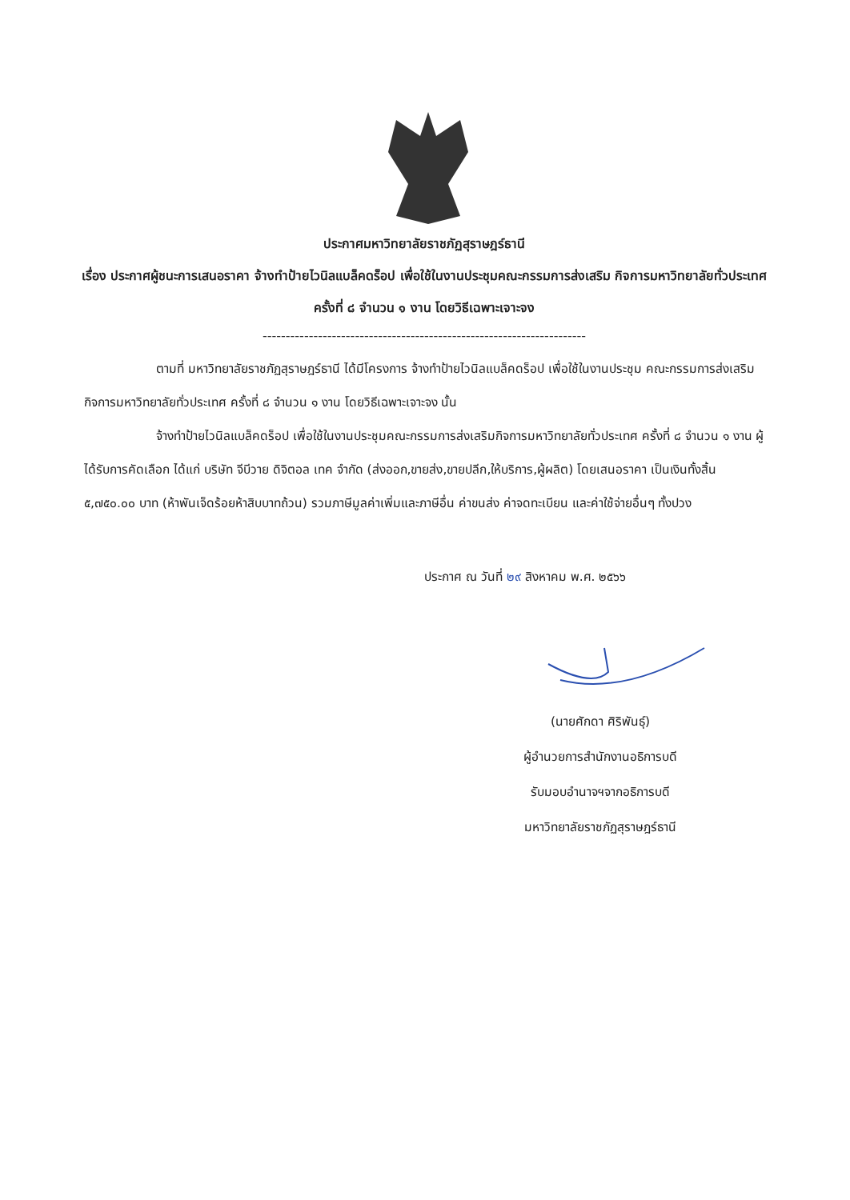ประกาศมหาวิทยาลัยราชภัฏสุราษฎร์ธานี
เรื่อง ประกาศผู้ชนะการเสนอราคา จ้างทำป้ายไวนิลแบล็คดร็อป เพื่อใช้ในงานประชุมคณะกรรมการส่งเสริม กิจการมหาวิทยาลัยทั่วประเทศ ครั้งที่ ๘ จำนวน ๑ งาน โดยวิธีเฉพาะเจาะจง
----------------------------------------------------------------------
ตามที่ มหาวิทยาลัยราชภัฏสุราษฎร์ธานี ได้มีโครงการ จ้างทำป้ายไวนิลแบล็คดร็อป เพื่อใช้ในงานประชุม คณะกรรมการส่งเสริมกิจการมหาวิทยาลัยทั่วประเทศ ครั้งที่ ๘ จำนวน ๑ งาน โดยวิธีเฉพาะเจาะจง นั้น
จ้างทำป้ายไวนิลแบล็คดร็อป เพื่อใช้ในงานประชุมคณะกรรมการส่งเสริมกิจการมหาวิทยาลัยทั่วประเทศ ครั้งที่ ๘ จำนวน ๑ งาน ผู้ได้รับการคัดเลือก ได้แก่ บริษัท จีบีวาย ดิจิตอล เทค จำกัด (ส่งออก,ขายส่ง,ขายปลีก,ให้บริการ,ผู้ผลิต) โดยเสนอราคา เป็นเงินทั้งสิ้น ๕,๗๕๐.๐๐ บาท (ห้าพันเจ็ดร้อยห้าสิบบาทถ้วน) รวมภาษีมูลค่าเพิ่มและภาษีอื่น ค่าขนส่ง ค่าจดทะเบียน และค่าใช้จ่ายอื่นๆ ทั้งปวง
ประกาศ ณ วันที่ ๒๙ สิงหาคม พ.ศ. ๒๕๖๖
(นายศักดา ศิริพันธุ์)
ผู้อำนวยการสำนักงานอธิการบดี
รับมอบอำนาจฯจากอธิการบดี
มหาวิทยาลัยราชภัฏสุราษฎร์ธานี